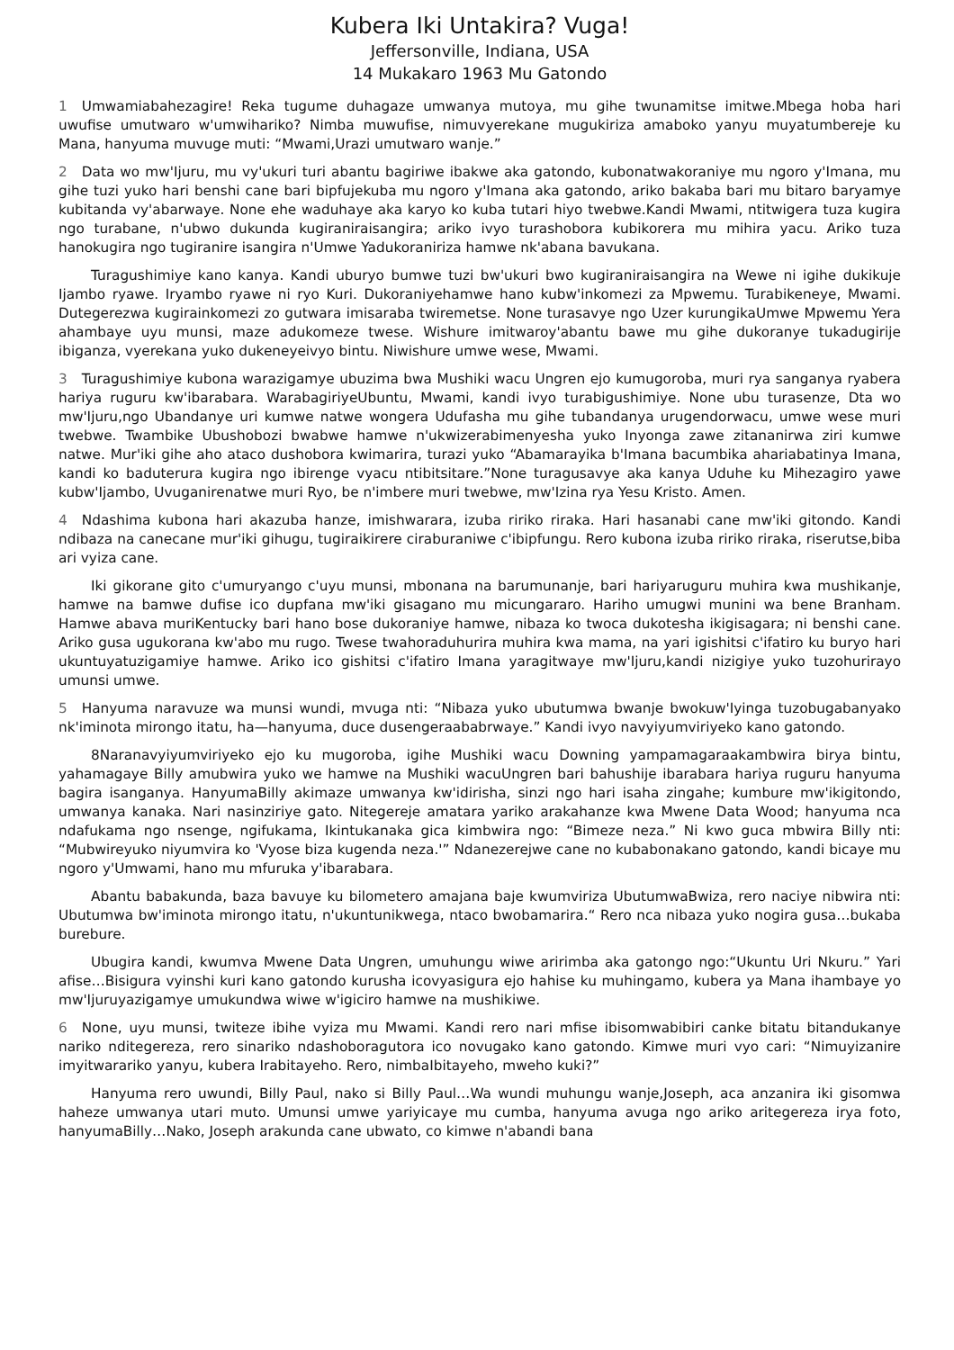Kubera Iki Untakira? Vuga!
Jeffersonville, Indiana, USA
14 Mukakaro 1963 Mu Gatondo
1 Umwamiabahezagire! Reka tugume duhagaze umwanya mutoya, mu gihe twunamitse imitwe.Mbega hoba hari uwufise umutwaro w'umwihariko? Nimba muwufise, nimuvyerekane mugukiriza amaboko yanyu muyatumbereje ku Mana, hanyuma muvuge muti: “Mwami,Urazi umutwaro wanje.”
2 Data wo mw'Ijuru, mu vy'ukuri turi abantu bagiriwe ibakwe aka gatondo, kubonatwakoraniye mu ngoro y'Imana, mu gihe tuzi yuko hari benshi cane bari bipfujekuba mu ngoro y'Imana aka gatondo, ariko bakaba bari mu bitaro baryamye kubitanda vy'abarwaye. None ehe waduhaye aka karyo ko kuba tutari hiyo twebwe.Kandi Mwami, ntitwigera tuza kugira ngo turabane, n'ubwo dukunda kugiraniraisangira; ariko ivyo turashobora kubikorera mu mihira yacu. Ariko tuza hanokugira ngo tugiranire isangira n'Umwe Yadukoraniriza hamwe nk'abana bavukana.
Turagushimiye kano kanya. Kandi uburyo bumwe tuzi bw'ukuri bwo kugiraniraisangira na Wewe ni igihe dukikuje Ijambo ryawe. Iryambo ryawe ni ryo Kuri. Dukoraniyehamwe hano kubw'inkomezi za Mpwemu. Turabikeneye, Mwami. Dutegerezwa kugirainkomezi zo gutwara imisaraba twiremetse. None turasavye ngo Uzer kurungikaUmwe Mpwemu Yera ahambaye uyu munsi, maze adukomeze twese. Wishure imitwaroy'abantu bawe mu gihe dukoranye tukadugirije ibiganza, vyerekana yuko dukeneyeivyo bintu. Niwishure umwe wese, Mwami.
3 Turagushimiye kubona warazigamye ubuzima bwa Mushiki wacu Ungren ejo kumugoroba, muri rya sanganya ryabera hariya ruguru kw'ibarabara. WarabagiriyeUbuntu, Mwami, kandi ivyo turabigushimiye. None ubu turasenze, Dta wo mw'Ijuru,ngo Ubandanye uri kumwe natwe wongera Udufasha mu gihe tubandanya urugendorwacu, umwe wese muri twebwe. Twambike Ubushobozi bwabwe hamwe n'ukwizerabimenyesha yuko Inyonga zawe zitananirwa ziri kumwe natwe. Mur'iki gihe aho ataco dushobora kwimarira, turazi yuko “Abamarayika b'Imana bacumbika ahariabatinya Imana, kandi ko baduterura kugira ngo ibirenge vyacu ntibitsitare.”None turagusavye aka kanya Uduhe ku Mihezagiro yawe kubw'Ijambo, Uvuganirenatwe muri Ryo, be n'imbere muri twebwe, mw'Izina rya Yesu Kristo. Amen.
4 Ndashima kubona hari akazuba hanze, imishwarara, izuba ririko riraka. Hari hasanabi cane mw'iki gitondo. Kandi ndibaza na canecane mur'iki gihugu, tugiraikirere ciraburaniwe c'ibipfungu. Rero kubona izuba ririko riraka, riserutse,biba ari vyiza cane.
Iki gikorane gito c'umuryango c'uyu munsi, mbonana na barumunanje, bari hariyaruguru muhira kwa mushikanje, hamwe na bamwe dufise ico dupfana mw'iki gisagano mu micungararo. Hariho umugwi munini wa bene Branham. Hamwe abava muriKentucky bari hano bose dukoraniye hamwe, nibaza ko twoca dukotesha ikigisagara; ni benshi cane. Ariko gusa ugukorana kw'abo mu rugo. Twese twahoraduhurira muhira kwa mama, na yari igishitsi c'ifatiro ku buryo hari ukuntuyatuzigamiye hamwe. Ariko ico gishitsi c'ifatiro Imana yaragitwaye mw'Ijuru,kandi nizigiye yuko tuzohurirayo umunsi umwe.
5 Hanyuma naravuze wa munsi wundi, mvuga nti: “Nibaza yuko ubutumwa bwanje bwokuw'Iyinga tuzobugabanyako nk'iminota mirongo itatu, ha—hanyuma, duce dusengeraababrwaye.” Kandi ivyo navyiyumviriyeko kano gatondo.
8Naranavyiyumviriyeko ejo ku mugoroba, igihe Mushiki wacu Downing yampamagaraakambwira birya bintu, yahamagaye Billy amubwira yuko we hamwe na Mushiki wacuUngren bari bahushije ibarabara hariya ruguru hanyuma bagira isanganya. HanyumaBilly akimaze umwanya kw'idirisha, sinzi ngo hari isaha zingahe; kumbure mw'ikigitondo, umwanya kanaka. Nari nasinziriye gato. Nitegereje amatara yariko arakahanze kwa Mwene Data Wood; hanyuma nca ndafukama ngo nsenge, ngifukama, Ikintukanaka gica kimbwira ngo: “Bimeze neza.” Ni kwo guca mbwira Billy nti: “Mubwireyuko niyumvira ko 'Vyose biza kugenda neza.'” Ndanezerejwe cane no kubabonakano gatondo, kandi bicaye mu ngoro y'Umwami, hano mu mfuruka y'ibarabara.
Abantu babakunda, baza bavuye ku bilometero amajana baje kwumviriza UbutumwaBwiza, rero naciye nibwira nti: Ubutumwa bw'iminota mirongo itatu, n'ukuntunikwega, ntaco bwobamarira.“ Rero nca nibaza yuko nogira gusa…bukaba burebure.
Ubugira kandi, kwumva Mwene Data Ungren, umuhungu wiwe aririmba aka gatongo ngo:“Ukuntu Uri Nkuru.” Yari afise…Bisigura vyinshi kuri kano gatondo kurusha icovyasigura ejo hahise ku muhingamo, kubera ya Mana ihambaye yo mw'Ijuruyazigamye umukundwa wiwe w'igiciro hamwe na mushikiwe.
6 None, uyu munsi, twiteze ibihe vyiza mu Mwami. Kandi rero nari mfise ibisomwabibiri canke bitatu bitandukanye nariko nditegereza, rero sinariko ndashoboragutora ico novugako kano gatondo. Kimwe muri vyo cari: “Nimuyizanire imyitwarariko yanyu, kubera Irabitayeho. Rero, nimbaIbitayeho, mweho kuki?”
Hanyuma rero uwundi, Billy Paul, nako si Billy Paul…Wa wundi muhungu wanje,Joseph, aca anzanira iki gisomwa haheze umwanya utari muto. Umunsi umwe yariyicaye mu cumba, hanyuma avuga ngo ariko aritegereza irya foto, hanyumaBilly…Nako, Joseph arakunda cane ubwato, co kimwe n'abandi bana